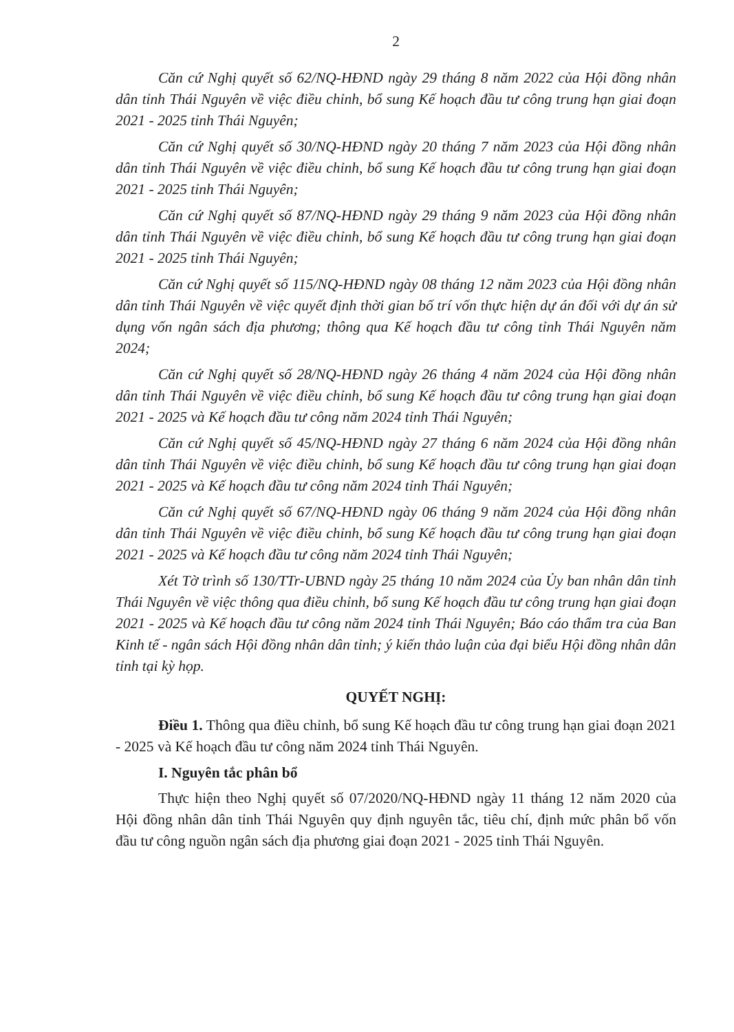2
Căn cứ Nghị quyết số 62/NQ-HĐND ngày 29 tháng 8 năm 2022 của Hội đồng nhân dân tỉnh Thái Nguyên về việc điều chỉnh, bổ sung Kế hoạch đầu tư công trung hạn giai đoạn 2021 - 2025 tỉnh Thái Nguyên;
Căn cứ Nghị quyết số 30/NQ-HĐND ngày 20 tháng 7 năm 2023 của Hội đồng nhân dân tỉnh Thái Nguyên về việc điều chỉnh, bổ sung Kế hoạch đầu tư công trung hạn giai đoạn 2021 - 2025 tỉnh Thái Nguyên;
Căn cứ Nghị quyết số 87/NQ-HĐND ngày 29 tháng 9 năm 2023 của Hội đồng nhân dân tỉnh Thái Nguyên về việc điều chỉnh, bổ sung Kế hoạch đầu tư công trung hạn giai đoạn 2021 - 2025 tỉnh Thái Nguyên;
Căn cứ Nghị quyết số 115/NQ-HĐND ngày 08 tháng 12 năm 2023 của Hội đồng nhân dân tỉnh Thái Nguyên về việc quyết định thời gian bố trí vốn thực hiện dự án đối với dự án sử dụng vốn ngân sách địa phương; thông qua Kế hoạch đầu tư công tỉnh Thái Nguyên năm 2024;
Căn cứ Nghị quyết số 28/NQ-HĐND ngày 26 tháng 4 năm 2024 của Hội đồng nhân dân tỉnh Thái Nguyên về việc điều chỉnh, bổ sung Kế hoạch đầu tư công trung hạn giai đoạn 2021 - 2025 và Kế hoạch đầu tư công năm 2024 tỉnh Thái Nguyên;
Căn cứ Nghị quyết số 45/NQ-HĐND ngày 27 tháng 6 năm 2024 của Hội đồng nhân dân tỉnh Thái Nguyên về việc điều chỉnh, bổ sung Kế hoạch đầu tư công trung hạn giai đoạn 2021 - 2025 và Kế hoạch đầu tư công năm 2024 tỉnh Thái Nguyên;
Căn cứ Nghị quyết số 67/NQ-HĐND ngày 06 tháng 9 năm 2024 của Hội đồng nhân dân tỉnh Thái Nguyên về việc điều chỉnh, bổ sung Kế hoạch đầu tư công trung hạn giai đoạn 2021 - 2025 và Kế hoạch đầu tư công năm 2024 tỉnh Thái Nguyên;
Xét Tờ trình số 130/TTr-UBND ngày 25 tháng 10 năm 2024 của Ủy ban nhân dân tỉnh Thái Nguyên về việc thông qua điều chỉnh, bổ sung Kế hoạch đầu tư công trung hạn giai đoạn 2021 - 2025 và Kế hoạch đầu tư công năm 2024 tỉnh Thái Nguyên; Báo cáo thẩm tra của Ban Kinh tế - ngân sách Hội đồng nhân dân tỉnh; ý kiến thảo luận của đại biểu Hội đồng nhân dân tỉnh tại kỳ họp.
QUYẾT NGHỊ:
Điều 1. Thông qua điều chỉnh, bổ sung Kế hoạch đầu tư công trung hạn giai đoạn 2021 - 2025 và Kế hoạch đầu tư công năm 2024 tỉnh Thái Nguyên.
I. Nguyên tắc phân bổ
Thực hiện theo Nghị quyết số 07/2020/NQ-HĐND ngày 11 tháng 12 năm 2020 của Hội đồng nhân dân tỉnh Thái Nguyên quy định nguyên tắc, tiêu chí, định mức phân bổ vốn đầu tư công nguồn ngân sách địa phương giai đoạn 2021 - 2025 tỉnh Thái Nguyên.